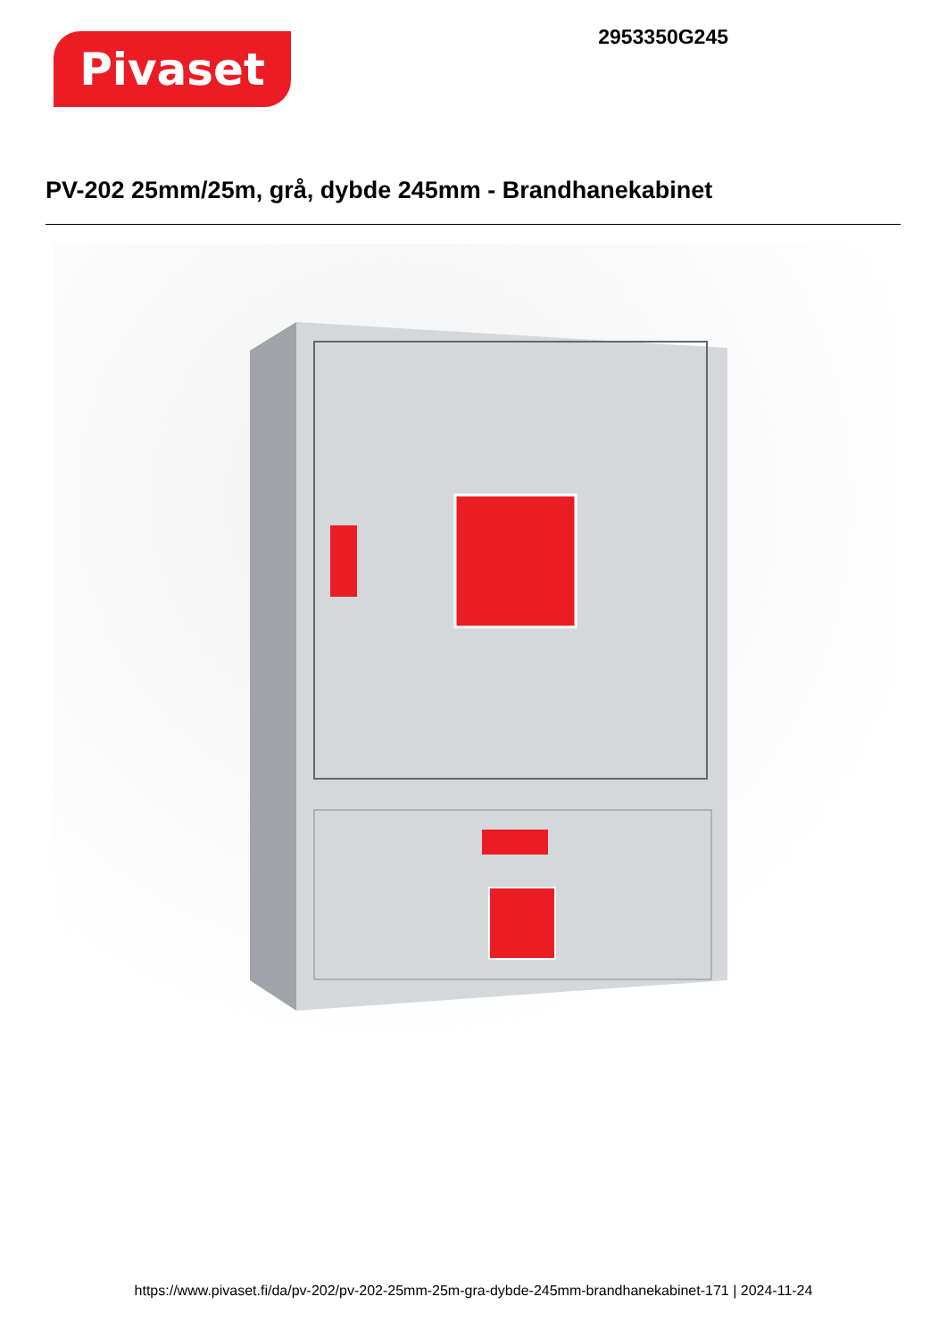Pivaset
2953350G245
PV-202 25mm/25m, grå, dybde 245mm - Brandhanekabinet
https://www.pivaset.fi/da/pv-202/pv-202-25mm-25m-gra-dybde-245mm-brandhanekabinet-171 | 2024-11-24